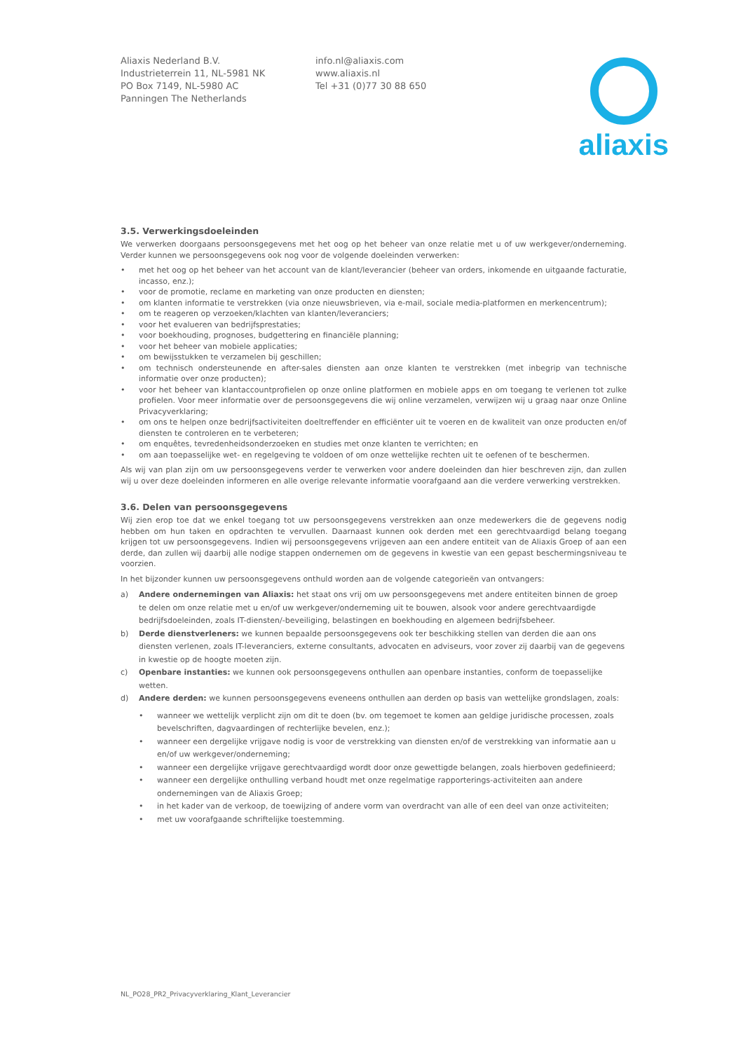Aliaxis Nederland B.V.
Industrieterrein 11, NL-5981 NK
PO Box 7149, NL-5980 AC
Panningen The Netherlands
info.nl@aliaxis.com
www.aliaxis.nl
Tel +31 (0)77 30 88 650
aliaxis
3.5. Verwerkingsdoeleinden
We verwerken doorgaans persoonsgegevens met het oog op het beheer van onze relatie met u of uw werkgever/onderneming. Verder kunnen we persoonsgegevens ook nog voor de volgende doeleinden verwerken:
• met het oog op het beheer van het account van de klant/leverancier (beheer van orders, inkomende en uitgaande facturatie, incasso, enz.);
• voor de promotie, reclame en marketing van onze producten en diensten;
• om klanten informatie te verstrekken (via onze nieuwsbrieven, via e-mail, sociale media-platformen en merkencentrum);
• om te reageren op verzoeken/klachten van klanten/leveranciers;
• voor het evalueren van bedrijfsprestaties;
• voor boekhouding, prognoses, budgettering en financiële planning;
• voor het beheer van mobiele applicaties;
• om bewijsstukken te verzamelen bij geschillen;
• om technisch ondersteunende en after-sales diensten aan onze klanten te verstrekken (met inbegrip van technische informatie over onze producten);
• voor het beheer van klantaccountprofielen op onze online platformen en mobiele apps en om toegang te verlenen tot zulke profielen. Voor meer informatie over de persoonsgegevens die wij online verzamelen, verwijzen wij u graag naar onze Online Privacyverklaring;
• om ons te helpen onze bedrijfsactiviteiten doeltreffender en efficiënter uit te voeren en de kwaliteit van onze producten en/of diensten te controleren en te verbeteren;
• om enquêtes, tevredenheidsonderzoeken en studies met onze klanten te verrichten; en
• om aan toepasselijke wet- en regelgeving te voldoen of om onze wettelijke rechten uit te oefenen of te beschermen.
Als wij van plan zijn om uw persoonsgegevens verder te verwerken voor andere doeleinden dan hier beschreven zijn, dan zullen wij u over deze doeleinden informeren en alle overige relevante informatie voorafgaand aan die verdere verwerking verstrekken.
3.6. Delen van persoonsgegevens
Wij zien erop toe dat we enkel toegang tot uw persoonsgegevens verstrekken aan onze medewerkers die de gegevens nodig hebben om hun taken en opdrachten te vervullen. Daarnaast kunnen ook derden met een gerechtvaardigd belang toegang krijgen tot uw persoonsgegevens. Indien wij persoonsgegevens vrijgeven aan een andere entiteit van de Aliaxis Groep of aan een derde, dan zullen wij daarbij alle nodige stappen ondernemen om de gegevens in kwestie van een gepast beschermingsniveau te voorzien.
In het bijzonder kunnen uw persoonsgegevens onthuld worden aan de volgende categorieën van ontvangers:
a) Andere ondernemingen van Aliaxis: het staat ons vrij om uw persoonsgegevens met andere entiteiten binnen de groep te delen om onze relatie met u en/of uw werkgever/onderneming uit te bouwen, alsook voor andere gerechtvaardigde bedrijfsdoeleinden, zoals IT-diensten/-beveiliging, belastingen en boekhouding en algemeen bedrijfsbeheer.
b) Derde dienstverleners: we kunnen bepaalde persoonsgegevens ook ter beschikking stellen van derden die aan ons diensten verlenen, zoals IT-leveranciers, externe consultants, advocaten en adviseurs, voor zover zij daarbij van de gegevens in kwestie op de hoogte moeten zijn.
c) Openbare instanties: we kunnen ook persoonsgegevens onthullen aan openbare instanties, conform de toepasselijke wetten.
d) Andere derden: we kunnen persoonsgegevens eveneens onthullen aan derden op basis van wettelijke grondslagen, zoals:
• wanneer we wettelijk verplicht zijn om dit te doen (bv. om tegemoet te komen aan geldige juridische processen, zoals bevelschriften, dagvaardingen of rechterlijke bevelen, enz.);
• wanneer een dergelijke vrijgave nodig is voor de verstrekking van diensten en/of de verstrekking van informatie aan u en/of uw werkgever/onderneming;
• wanneer een dergelijke vrijgave gerechtvaardigd wordt door onze gewettigde belangen, zoals hierboven gedefinieerd;
• wanneer een dergelijke onthulling verband houdt met onze regelmatige rapporterings-activiteiten aan andere ondernemingen van de Aliaxis Groep;
• in het kader van de verkoop, de toewijzing of andere vorm van overdracht van alle of een deel van onze activiteiten;
• met uw voorafgaande schriftelijke toestemming.
NL_PO28_PR2_Privacyverklaring_Klant_Leverancier